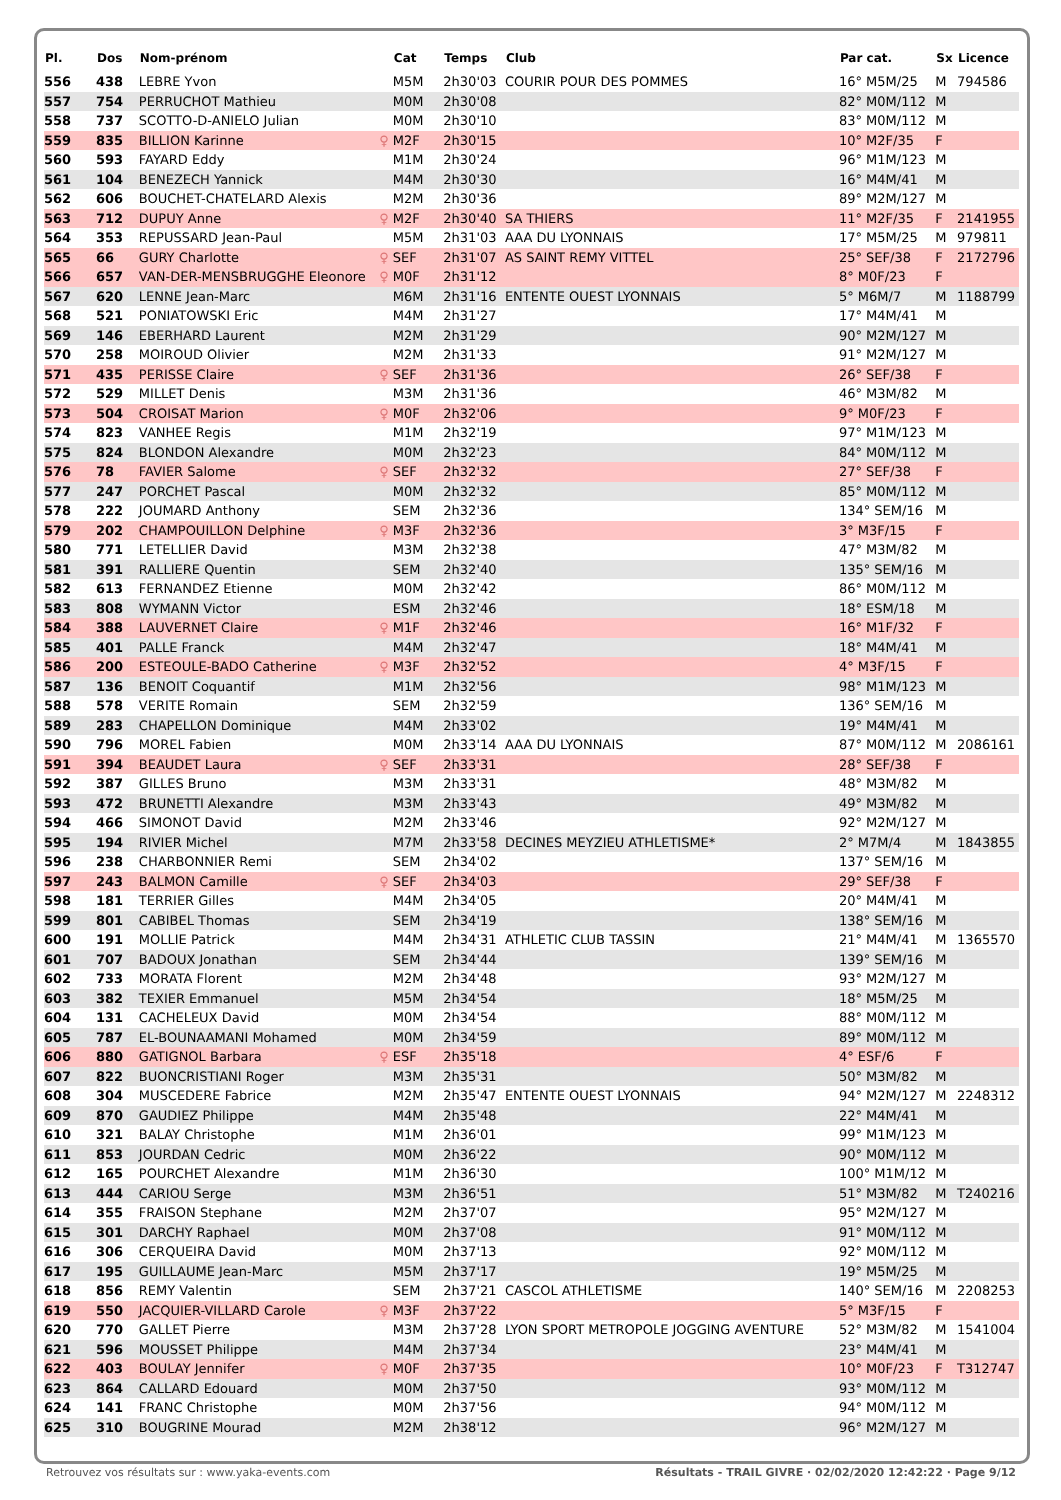| Pl. | Dos | Nom-prénom | | Cat | Temps | Club | Par cat. | Sx | Licence |
| --- | --- | --- | --- | --- | --- | --- | --- | --- | --- |
| 556 | 438 | LEBRE Yvon | | M5M | 2h30'03 | COURIR POUR DES POMMES | 16° M5M/25 | M | 794586 |
| 557 | 754 | PERRUCHOT Mathieu | | M0M | 2h30'08 | | 82° M0M/112 | M | |
| 558 | 737 | SCOTTO-D-ANIELO Julian | | M0M | 2h30'10 | | 83° M0M/112 | M | |
| 559 | 835 | BILLION Karinne | ♀ | M2F | 2h30'15 | | 10° M2F/35 | F | |
| 560 | 593 | FAYARD Eddy | | M1M | 2h30'24 | | 96° M1M/123 | M | |
| 561 | 104 | BENEZECH Yannick | | M4M | 2h30'30 | | 16° M4M/41 | M | |
| 562 | 606 | BOUCHET-CHATELARD Alexis | | M2M | 2h30'36 | | 89° M2M/127 | M | |
| 563 | 712 | DUPUY Anne | ♀ | M2F | 2h30'40 | SA THIERS | 11° M2F/35 | F | 2141955 |
| 564 | 353 | REPUSSARD Jean-Paul | | M5M | 2h31'03 | AAA DU LYONNAIS | 17° M5M/25 | M | 979811 |
| 565 | 66 | GURY Charlotte | ♀ | SEF | 2h31'07 | AS SAINT REMY VITTEL | 25° SEF/38 | F | 2172796 |
| 566 | 657 | VAN-DER-MENSBRUGGHE Eleonore | ♀ | M0F | 2h31'12 | | 8° M0F/23 | F | |
| 567 | 620 | LENNE Jean-Marc | | M6M | 2h31'16 | ENTENTE OUEST LYONNAIS | 5° M6M/7 | M | 1188799 |
| 568 | 521 | PONIATOWSKI Eric | | M4M | 2h31'27 | | 17° M4M/41 | M | |
| 569 | 146 | EBERHARD Laurent | | M2M | 2h31'29 | | 90° M2M/127 | M | |
| 570 | 258 | MOIROUD Olivier | | M2M | 2h31'33 | | 91° M2M/127 | M | |
| 571 | 435 | PERISSE Claire | ♀ | SEF | 2h31'36 | | 26° SEF/38 | F | |
| 572 | 529 | MILLET Denis | | M3M | 2h31'36 | | 46° M3M/82 | M | |
| 573 | 504 | CROISAT Marion | ♀ | M0F | 2h32'06 | | 9° M0F/23 | F | |
| 574 | 823 | VANHEE Regis | | M1M | 2h32'19 | | 97° M1M/123 | M | |
| 575 | 824 | BLONDON Alexandre | | M0M | 2h32'23 | | 84° M0M/112 | M | |
| 576 | 78 | FAVIER Salome | ♀ | SEF | 2h32'32 | | 27° SEF/38 | F | |
| 577 | 247 | PORCHET Pascal | | M0M | 2h32'32 | | 85° M0M/112 | M | |
| 578 | 222 | JOUMARD Anthony | | SEM | 2h32'36 | | 134° SEM/16 | M | |
| 579 | 202 | CHAMPOUILLON Delphine | ♀ | M3F | 2h32'36 | | 3° M3F/15 | F | |
| 580 | 771 | LETELLIER David | | M3M | 2h32'38 | | 47° M3M/82 | M | |
| 581 | 391 | RALLIERE Quentin | | SEM | 2h32'40 | | 135° SEM/16 | M | |
| 582 | 613 | FERNANDEZ Etienne | | M0M | 2h32'42 | | 86° M0M/112 | M | |
| 583 | 808 | WYMANN Victor | | ESM | 2h32'46 | | 18° ESM/18 | M | |
| 584 | 388 | LAUVERNET Claire | ♀ | M1F | 2h32'46 | | 16° M1F/32 | F | |
| 585 | 401 | PALLE Franck | | M4M | 2h32'47 | | 18° M4M/41 | M | |
| 586 | 200 | ESTEOULE-BADO Catherine | ♀ | M3F | 2h32'52 | | 4° M3F/15 | F | |
| 587 | 136 | BENOIT Coquantif | | M1M | 2h32'56 | | 98° M1M/123 | M | |
| 588 | 578 | VERITE Romain | | SEM | 2h32'59 | | 136° SEM/16 | M | |
| 589 | 283 | CHAPELLON Dominique | | M4M | 2h33'02 | | 19° M4M/41 | M | |
| 590 | 796 | MOREL Fabien | | M0M | 2h33'14 | AAA DU LYONNAIS | 87° M0M/112 | M | 2086161 |
| 591 | 394 | BEAUDET Laura | ♀ | SEF | 2h33'31 | | 28° SEF/38 | F | |
| 592 | 387 | GILLES Bruno | | M3M | 2h33'31 | | 48° M3M/82 | M | |
| 593 | 472 | BRUNETTI Alexandre | | M3M | 2h33'43 | | 49° M3M/82 | M | |
| 594 | 466 | SIMONOT David | | M2M | 2h33'46 | | 92° M2M/127 | M | |
| 595 | 194 | RIVIER Michel | | M7M | 2h33'58 | DECINES MEYZIEU ATHLETISME* | 2° M7M/4 | M | 1843855 |
| 596 | 238 | CHARBONNIER Remi | | SEM | 2h34'02 | | 137° SEM/16 | M | |
| 597 | 243 | BALMON Camille | ♀ | SEF | 2h34'03 | | 29° SEF/38 | F | |
| 598 | 181 | TERRIER Gilles | | M4M | 2h34'05 | | 20° M4M/41 | M | |
| 599 | 801 | CABIBEL Thomas | | SEM | 2h34'19 | | 138° SEM/16 | M | |
| 600 | 191 | MOLLIE Patrick | | M4M | 2h34'31 | ATHLETIC CLUB TASSIN | 21° M4M/41 | M | 1365570 |
| 601 | 707 | BADOUX Jonathan | | SEM | 2h34'44 | | 139° SEM/16 | M | |
| 602 | 733 | MORATA Florent | | M2M | 2h34'48 | | 93° M2M/127 | M | |
| 603 | 382 | TEXIER Emmanuel | | M5M | 2h34'54 | | 18° M5M/25 | M | |
| 604 | 131 | CACHELEUX David | | M0M | 2h34'54 | | 88° M0M/112 | M | |
| 605 | 787 | EL-BOUNAAMANI Mohamed | | M0M | 2h34'59 | | 89° M0M/112 | M | |
| 606 | 880 | GATIGNOL Barbara | ♀ | ESF | 2h35'18 | | 4° ESF/6 | F | |
| 607 | 822 | BUONCRISTIANI Roger | | M3M | 2h35'31 | | 50° M3M/82 | M | |
| 608 | 304 | MUSCEDERE Fabrice | | M2M | 2h35'47 | ENTENTE OUEST LYONNAIS | 94° M2M/127 | M | 2248312 |
| 609 | 870 | GAUDIEZ Philippe | | M4M | 2h35'48 | | 22° M4M/41 | M | |
| 610 | 321 | BALAY Christophe | | M1M | 2h36'01 | | 99° M1M/123 | M | |
| 611 | 853 | JOURDAN Cedric | | M0M | 2h36'22 | | 90° M0M/112 | M | |
| 612 | 165 | POURCHET Alexandre | | M1M | 2h36'30 | | 100° M1M/12 | M | |
| 613 | 444 | CARIOU Serge | | M3M | 2h36'51 | | 51° M3M/82 | M | T240216 |
| 614 | 355 | FRAISON Stephane | | M2M | 2h37'07 | | 95° M2M/127 | M | |
| 615 | 301 | DARCHY Raphael | | M0M | 2h37'08 | | 91° M0M/112 | M | |
| 616 | 306 | CERQUEIRA David | | M0M | 2h37'13 | | 92° M0M/112 | M | |
| 617 | 195 | GUILLAUME Jean-Marc | | M5M | 2h37'17 | | 19° M5M/25 | M | |
| 618 | 856 | REMY Valentin | | SEM | 2h37'21 | CASCOL ATHLETISME | 140° SEM/16 | M | 2208253 |
| 619 | 550 | JACQUIER-VILLARD Carole | ♀ | M3F | 2h37'22 | | 5° M3F/15 | F | |
| 620 | 770 | GALLET Pierre | | M3M | 2h37'28 | LYON SPORT METROPOLE JOGGING AVENTURE | 52° M3M/82 | M | 1541004 |
| 621 | 596 | MOUSSET Philippe | | M4M | 2h37'34 | | 23° M4M/41 | M | |
| 622 | 403 | BOULAY Jennifer | ♀ | M0F | 2h37'35 | | 10° M0F/23 | F | T312747 |
| 623 | 864 | CALLARD Edouard | | M0M | 2h37'50 | | 93° M0M/112 | M | |
| 624 | 141 | FRANC Christophe | | M0M | 2h37'56 | | 94° M0M/112 | M | |
| 625 | 310 | BOUGRINE Mourad | | M2M | 2h38'12 | | 96° M2M/127 | M | |
Retrouvez vos résultats sur : www.yaka-events.com Résultats - TRAIL GIVRE · 02/02/2020 12:42:22 · Page 9/12